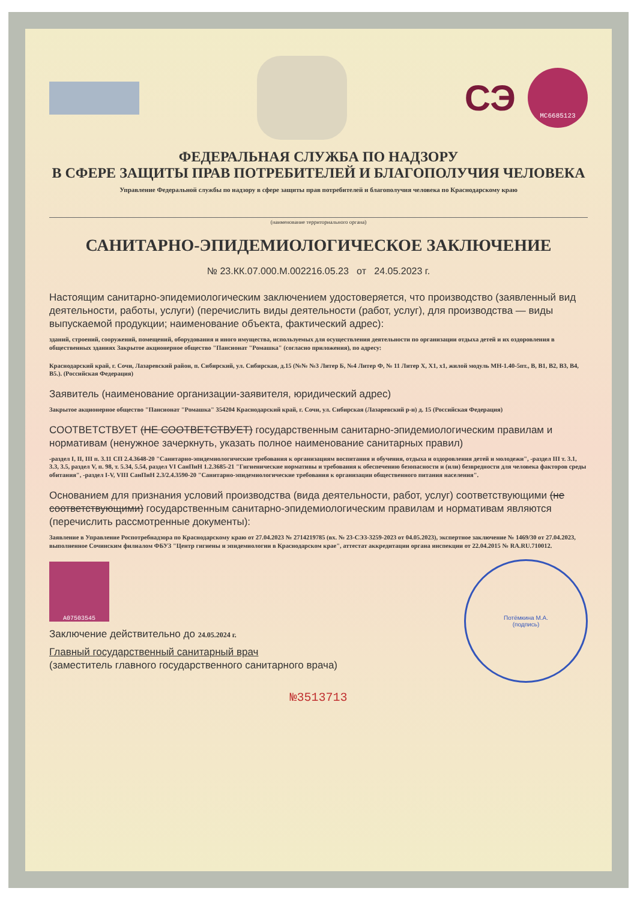СЭ
MC6685123
ФЕДЕРАЛЬНАЯ СЛУЖБА ПО НАДЗОРУ
В СФЕРЕ ЗАЩИТЫ ПРАВ ПОТРЕБИТЕЛЕЙ И БЛАГОПОЛУЧИЯ ЧЕЛОВЕКА
Управление Федеральной службы по надзору в сфере защиты прав потребителей и благополучия человека по Краснодарскому краю
(наименование территориального органа)
САНИТАРНО-ЭПИДЕМИОЛОГИЧЕСКОЕ ЗАКЛЮЧЕНИЕ
№ 23.КК.07.000.М.002216.05.23 от 24.05.2023 г.
Настоящим санитарно-эпидемиологическим заключением удостоверяется, что производство (заявленный вид деятельности, работы, услуги) (перечислить виды деятельности (работ, услуг), для производства — виды выпускаемой продукции; наименование объекта, фактический адрес):
зданий, строений, сооружений, помещений, оборудования и иного имущества, используемых для осуществления деятельности по организации отдыха детей и их оздоровления в общественных зданиях Закрытое акционерное общество "Пансионат "Ромашка" (согласно приложения), по адресу:
Краснодарский край, г. Сочи, Лазаревский район, п. Сибирский, ул. Сибирская, д.15 (№№ №3 Литер Б, №4 Литер Ф, № 11 Литер Х, Х1, х1, жилой модуль МН-1.40-5пт., В, В1, В2, В3, В4, В5.). (Российская Федерация)
Заявитель (наименование организации-заявителя, юридический адрес)
Закрытое акционерное общество "Пансионат "Ромашка" 354204 Краснодарский край, г. Сочи, ул. Сибирская (Лазаревский р-н) д. 15 (Российская Федерация)
СООТВЕТСТВУЕТ (НЕ СООТВЕТСТВУЕТ) государственным санитарно-эпидемиологическим правилам и нормативам (ненужное зачеркнуть, указать полное наименование санитарных правил)
-раздел I, II, III п. 3.11 СП 2.4.3648-20 "Санитарно-эпидемиологические требования к организациям воспитания и обучения, отдыха и оздоровления детей и молодежи", -раздел III т. 3.1, 3.3, 3.5, раздел V, п. 98, т. 5.34, 5.54, раздел VI СанПиН 1.2.3685-21 "Гигиенические нормативы и требования к обеспечению безопасности и (или) безвредности для человека факторов среды обитания", -раздел I-V, VIII СанПиН 2.3/2.4.3590-20 "Санитарно-эпидемиологические требования к организации общественного питания населения".
Основанием для признания условий производства (вида деятельности, работ, услуг) соответствующими (не соответствующими) государственным санитарно-эпидемиологическим правилам и нормативам являются (перечислить рассмотренные документы):
Заявление в Управление Роспотребнадзора по Краснодарскому краю от 27.04.2023 № 2714219785 (вх. № 23-СЭЗ-3259-2023 от 04.05.2023), экспертное заключение № 1469/30 от 27.04.2023, выполненное Сочинским филиалом ФБУЗ "Центр гигиены и эпидемиологии в Краснодарском крае", аттестат аккредитации органа инспекции от 22.04.2015 № RA.RU.710012.
Потёмкина М.А.
(подпись)
A07503545
Заключение действительно до 24.05.2024 г.
Главный государственный санитарный врач
(заместитель главного государственного санитарного врача)
№3513713